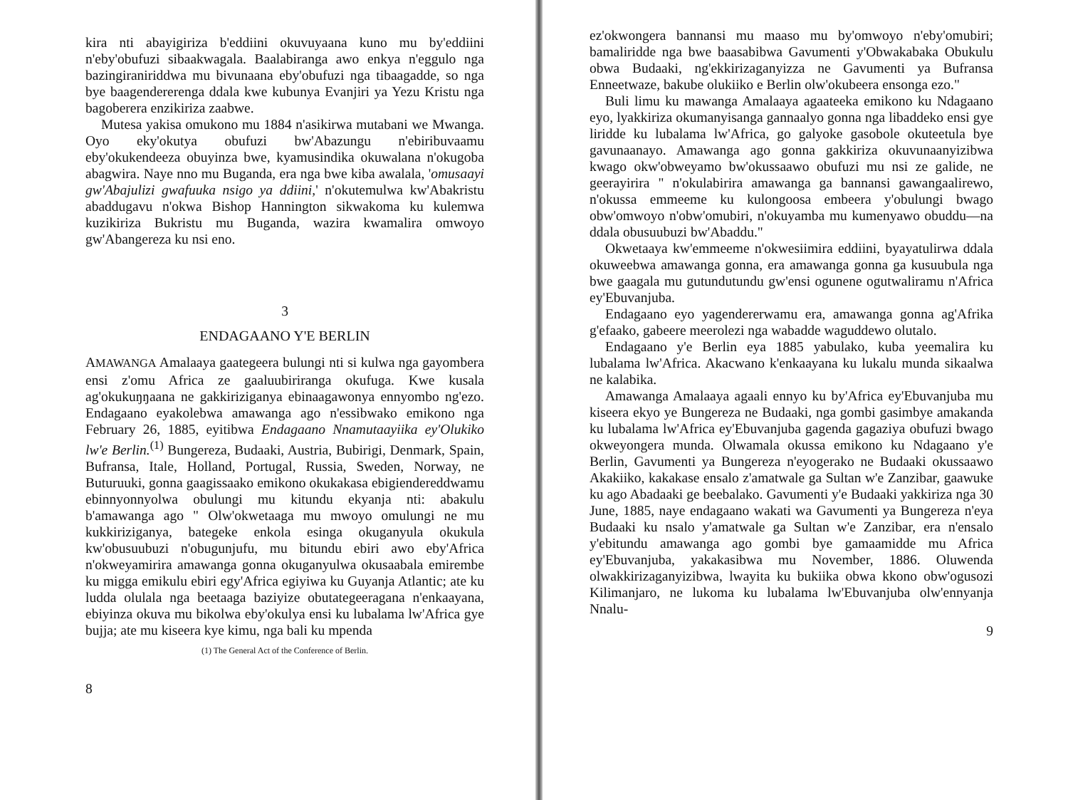kira nti abayigiriza b'eddiini okuvuyaana kuno mu by'eddiini n'eby'obufuzi sibaakwagala. Baalabiranga awo enkya n'eggulo nga bazingiraniriddwa mu bivunaana eby'obufuzi nga tibaagadde, so nga bye baagendererenga ddala kwe kubunya Evanjiri ya Yezu Kristu nga bagoberera enzikiriza zaabwe.
Mutesa yakisa omukono mu 1884 n'asikirwa mutabani we Mwanga. Oyo eky'okutya obufuzi bw'Abazungu n'ebiribuvaamu eby'okukendeeza obuyinza bwe, kyamusindika okuwalana n'okugoba abagwira. Naye nno mu Buganda, era nga bwe kiba awalala, 'omusaayi gw'Abajulizi gwafuuka nsigo ya ddiini,' n'okutemulwa kw'Abakristu abaddugavu n'okwa Bishop Hannington sikwakoma ku kulemwa kuzikiriza Bukristu mu Buganda, wazira kwamalira omwoyo gw'Abangereza ku nsi eno.
3
ENDAGAANO Y'E BERLIN
AMAWANGA Amalaaya gaategeera bulungi nti si kulwa nga gayombera ensi z'omu Africa ze gaaluubiriranga okufuga. Kwe kusala ag'okukuŋŋaana ne gakkiriziganya ebinaagawonya ennyombo ng'ezo. Endagaano eyakolebwa amawanga ago n'essibwako emikono nga February 26, 1885, eyitibwa Endagaano Nnamutaayiika ey'Olukiko lw'e Berlin.<sup>(1)</sup> Bungereza, Budaaki, Austria, Bubirigi, Denmark, Spain, Bufransa, Itale, Holland, Portugal, Russia, Sweden, Norway, ne Buturuuki, gonna gaagissaako emikono okukakasa ebigiendereddwamu ebinnyonnyolwa obulungi mu kitundu ekyanja nti: abakulu b'amawanga ago " Olw'okwetaaga mu mwoyo omulungi ne mu kukkiriziganya, bategeke enkola esinga okuganyula okukula kw'obusuubuzi n'obugunjufu, mu bitundu ebiri awo eby'Africa n'okweyamirira amawanga gonna okuganyulwa okusaabala emirembe ku migga emikulu ebiri egy'Africa egiyiwa ku Guyanja Atlantic; ate ku ludda olulala nga beetaaga baziyize obutategeeragana n'enkaayana, ebiyinza okuva mu bikolwa eby'okulya ensi ku lubalama lw'Africa gye bujja; ate mu kiseera kye kimu, nga bali ku mpenda
(1) The General Act of the Conference of Berlin.
8
ez'okwongera bannansi mu maaso mu by'omwoyo n'eby'omubiri; bamaliridde nga bwe baasabibwa Gavumenti y'Obwakabaka Obukulu obwa Budaaki, ng'ekkirizaganyizza ne Gavumenti ya Bufransa Enneetwaze, bakube olukiiko e Berlin olw'okubeera ensonga ezo."
Buli limu ku mawanga Amalaaya agaateeka emikono ku Ndagaano eyo, lyakkiriza okumanyisanga gannaalyo gonna nga libaddeko ensi gye liridde ku lubalama lw'Africa, go galyoke gasobole okuteetula bye gavunaanayo. Amawanga ago gonna gakkiriza okuvunaanyizibwa kwago okw'obweyamo bw'okussaawo obufuzi mu nsi ze galide, ne geerayirira " n'okulabirira amawanga ga bannansi gawangaalirewo, n'okussa emmeeme ku kulongoosa embeera y'obulungi bwago obw'omwoyo n'obw'omubiri, n'okuyamba mu kumenyawo obuddu—na ddala obusuubuzi bw'Abaddu."
Okwetaaya kw'emmeeme n'okwesiimira eddiini, byayatulirwa ddala okuweebwa amawanga gonna, era amawanga gonna ga kusuubula nga bwe gaagala mu gutundutundu gw'ensi ogunene ogutwaliramu n'Africa ey'Ebuvanjuba.
Endagaano eyo yagendererwamu era, amawanga gonna ag'Afrika g'efaako, gabeere meerolezi nga wabadde waguddewo olutalo.
Endagaano y'e Berlin eya 1885 yabulako, kuba yeemalira ku lubalama lw'Africa. Akacwano k'enkaayana ku lukalu munda sikaalwa ne kalabika.
Amawanga Amalaaya agaali ennyo ku by'Africa ey'Ebuvanjuba mu kiseera ekyo ye Bungereza ne Budaaki, nga gombi gasimbye amakanda ku lubalama lw'Africa ey'Ebuvanjuba gagenda gagaziya obufuzi bwago okweyongera munda. Olwamala okussa emikono ku Ndagaano y'e Berlin, Gavumenti ya Bungereza n'eyogerako ne Budaaki okussaawo Akakiiko, kakakase ensalo z'amatwale ga Sultan w'e Zanzibar, gaawuke ku ago Abadaaki ge beebalako. Gavumenti y'e Budaaki yakkiriza nga 30 June, 1885, naye endagaano wakati wa Gavumenti ya Bungereza n'eya Budaaki ku nsalo y'amatwale ga Sultan w'e Zanzibar, era n'ensalo y'ebitundu amawanga ago gombi bye gamaamidde mu Africa ey'Ebuvanjuba, yakakasibwa mu November, 1886. Oluwenda olwakkirizaganyizibwa, lwayita ku bukiika obwa kkono obw'ogusozi Kilimanjaro, ne lukoma ku lubalama lw'Ebuvanjuba olw'ennyanja Nnalu-
9